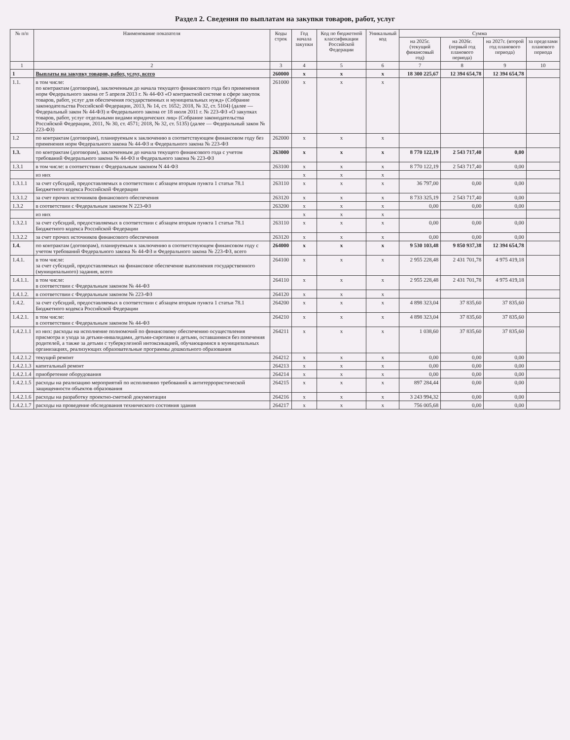Раздел 2. Сведения по выплатам на закупки товаров, работ, услуг
| № п/п | Наименование показателя | Коды строк | Год начала закупки | Код по бюджетной классификации Российской Федерации | Уникальный код | Сумма | | | |
| --- | --- | --- | --- | --- | --- | --- | --- | --- | --- |
| | | | | | | на 2025г. (текущий финансовый год) | на 2026г. (первый год планового периода) | на 2027г. (второй год планового периода) | за пределами планового периода |
| 1 | 2 | 3 | 4 | 5 | 6 | 7 | 8 | 9 | 10 |
| 1 | Выплаты на закупку товаров, работ, услуг, всего | 260000 | x | x | x | 18 300 225,67 | 12 394 654,78 | 12 394 654,78 | |
| 1.1. | в том числе: по контрактам (договорам), заключенным до начала текущего финансового года без применения норм Федерального закона от 5 апреля 2013 г. № 44-ФЗ «О контрактной системе в сфере закупок товаров, работ, услуг для обеспечения государственных и муниципальных нужд» (Собрание законодательства Российской Федерации, 2013, № 14, ст. 1652; 2018, № 32, ст. 5104) (далее — Федеральный закон № 44-ФЗ) и Федерального закона от 18 июля 2011 г. № 223-ФЗ «О закупках товаров, работ, услуг отдельными видами юридических лиц» (Собрание законодательства Российской Федерации, 2011, № 30, ст. 4571; 2018, № 32, ст. 5135) (далее — Федеральный закон № 223-ФЗ) | 261000 | x | x | x | | | | |
| 1.2 | по контрактам (договорам), планируемым к заключению в соответствующем финансовом году без применения норм Федерального закона № 44-ФЗ и Федерального закона № 223-ФЗ | 262000 | x | x | x | | | | |
| 1.3. | по контрактам (договорам), заключенным до начала текущего финансового года с учетом требований Федерального закона № 44-ФЗ и Федерального закона № 223-ФЗ | 263000 | x | x | x | 8 770 122,19 | 2 543 717,40 | 0,00 | |
| 1.3.1 | в том числе: в соответствии с Федеральным законом N 44-ФЗ | 263100 | x | x | x | 8 770 122,19 | 2 543 717,40 | 0,00 | |
| | из них | | x | x | x | | | | |
| 1.3.1.1 | за счет субсидий, предоставляемых в соответствии с абзацем вторым пункта 1 статьи 78.1 Бюджетного кодекса Российской Федерации | 263110 | x | x | x | 36 797,00 | 0,00 | 0,00 | |
| 1.3.1.2 | за счет прочих источников финансового обеспечения | 263120 | x | x | x | 8 733 325,19 | 2 543 717,40 | 0,00 | |
| 1.3.2 | в соответствии с Федеральным законом N 223-ФЗ | 263200 | x | x | x | 0,00 | 0,00 | 0,00 | |
| | из них | | x | x | x | | | | |
| 1.3.2.1 | за счет субсидий, предоставляемых в соответствии с абзацем вторым пункта 1 статьи 78.1 Бюджетного кодекса Российской Федерации | 263110 | x | x | x | 0,00 | 0,00 | 0,00 | |
| 1.3.2.2 | за счет прочих источников финансового обеспечения | 263120 | x | x | x | 0,00 | 0,00 | 0,00 | |
| 1.4. | по контрактам (договорам), планируемым к заключению в соответствующем финансовом году с учетом требований Федерального закона № 44-ФЗ и Федерального закона № 223-ФЗ, всего | 264000 | x | x | x | 9 530 103,48 | 9 850 937,38 | 12 394 654,78 | |
| 1.4.1. | в том числе: за счет субсидий, предоставляемых на финансовое обеспечение выполнения государственного (муниципального) задания, всего | 264100 | x | x | x | 2 955 228,48 | 2 431 701,78 | 4 975 419,18 | |
| 1.4.1.1. | в том числе: в соответствии с Федеральным законом № 44-ФЗ | 264110 | x | x | x | 2 955 228,48 | 2 431 701,78 | 4 975 419,18 | |
| 1.4.1.2. | в соответствии с Федеральным законом № 223-ФЗ | 264120 | x | x | x | | | | |
| 1.4.2. | за счет субсидий, предоставляемых в соответствии с абзацем вторым пункта 1 статьи 78.1 Бюджетного кодекса Российской Федерации | 264200 | x | x | x | 4 898 323,04 | 37 835,60 | 37 835,60 | |
| 1.4.2.1. | в том числе: в соответствии с Федеральным законом № 44-ФЗ | 264210 | x | x | x | 4 898 323,04 | 37 835,60 | 37 835,60 | |
| 1.4.2.1.1 | из них: расходы на исполнение полномочий по финансовому обеспечению осуществления присмотра и ухода за детьми-инвалидами, детьми-сиротами и детьми, оставшимися без попечения родителей, а также за детьми с туберкулезной интоксикацией, обучающимися в муниципальных организациях, реализующих образовательные программы дошкольного образования | 264211 | x | x | x | 1 038,60 | 37 835,60 | 37 835,60 | |
| 1.4.2.1.2 | текущий ремонт | 264212 | x | x | x | 0,00 | 0,00 | 0,00 | |
| 1.4.2.1.3 | капитальный ремонт | 264213 | x | x | x | 0,00 | 0,00 | 0,00 | |
| 1.4.2.1.4 | приобретение оборудования | 264214 | x | x | x | 0,00 | 0,00 | 0,00 | |
| 1.4.2.1.5 | расходы на реализацию мероприятий по исполнению требований к антитеррористической защищенности объектов образования | 264215 | x | x | x | 897 284,44 | 0,00 | 0,00 | |
| 1.4.2.1.6 | расходы на разработку проектно-сметной документации | 264216 | x | x | x | 3 243 994,32 | 0,00 | 0,00 | |
| 1.4.2.1.7 | расходы на проведение обследования технического состояния здания | 264217 | x | x | x | 756 005,68 | 0,00 | 0,00 | |